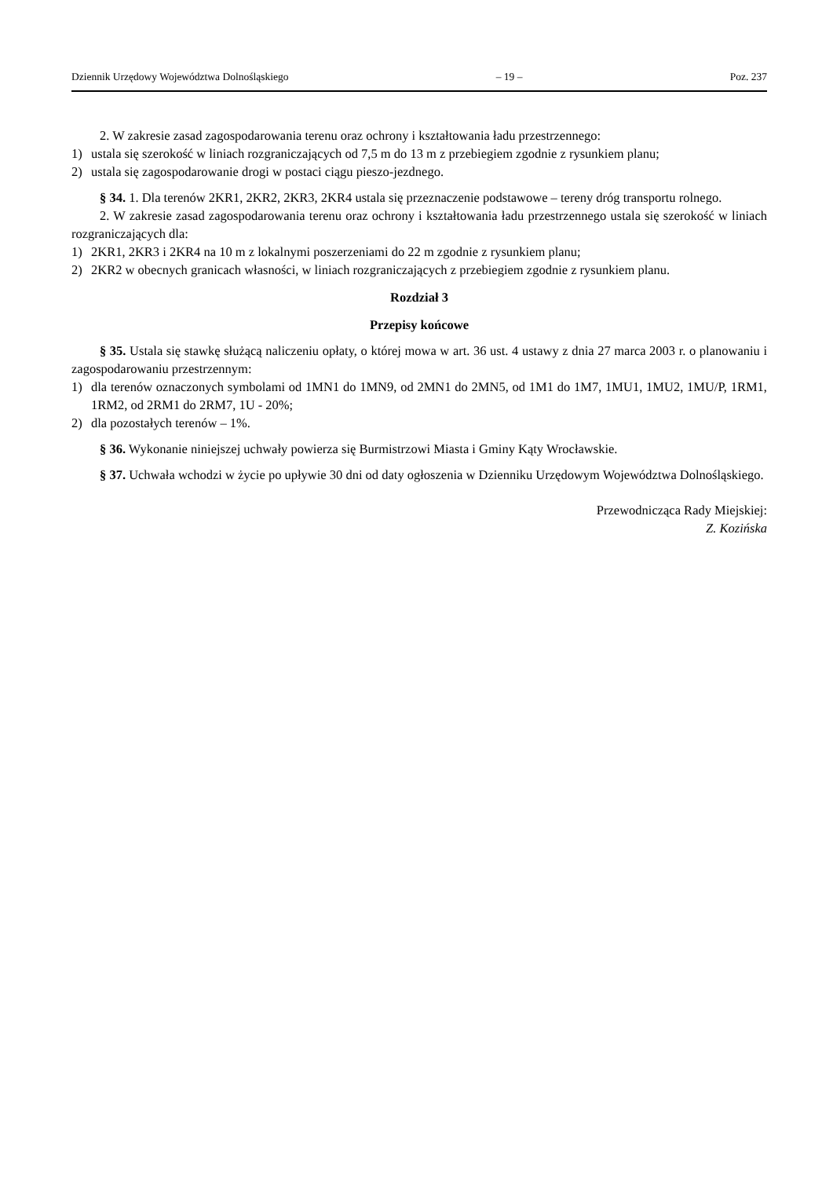Dziennik Urzędowy Województwa Dolnośląskiego – 19 – Poz. 237
2. W zakresie zasad zagospodarowania terenu oraz ochrony i kształtowania ładu przestrzennego:
1) ustala się szerokość w liniach rozgraniczających od 7,5 m do 13 m z przebiegiem zgodnie z rysunkiem planu;
2) ustala się zagospodarowanie drogi w postaci ciągu pieszo-jezdnego.
§ 34. 1. Dla terenów 2KR1, 2KR2, 2KR3, 2KR4 ustala się przeznaczenie podstawowe – tereny dróg transportu rolnego.
2. W zakresie zasad zagospodarowania terenu oraz ochrony i kształtowania ładu przestrzennego ustala się szerokość w liniach rozgraniczających dla:
1) 2KR1, 2KR3 i 2KR4 na 10 m z lokalnymi poszerzeniami do 22 m zgodnie z rysunkiem planu;
2) 2KR2 w obecnych granicach własności, w liniach rozgraniczających z przebiegiem zgodnie z rysunkiem planu.
Rozdział 3
Przepisy końcowe
§ 35. Ustala się stawkę służącą naliczeniu opłaty, o której mowa w art. 36 ust. 4 ustawy z dnia 27 marca 2003 r. o planowaniu i zagospodarowaniu przestrzennym:
1) dla terenów oznaczonych symbolami od 1MN1 do 1MN9, od 2MN1 do 2MN5, od 1M1 do 1M7, 1MU1, 1MU2, 1MU/P, 1RM1, 1RM2, od 2RM1 do 2RM7, 1U - 20%;
2) dla pozostałych terenów – 1%.
§ 36. Wykonanie niniejszej uchwały powierza się Burmistrzowi Miasta i Gminy Kąty Wrocławskie.
§ 37. Uchwała wchodzi w życie po upływie 30 dni od daty ogłoszenia w Dzienniku Urzędowym Województwa Dolnośląskiego.
Przewodnicząca Rady Miejskiej:
Z. Kozińska